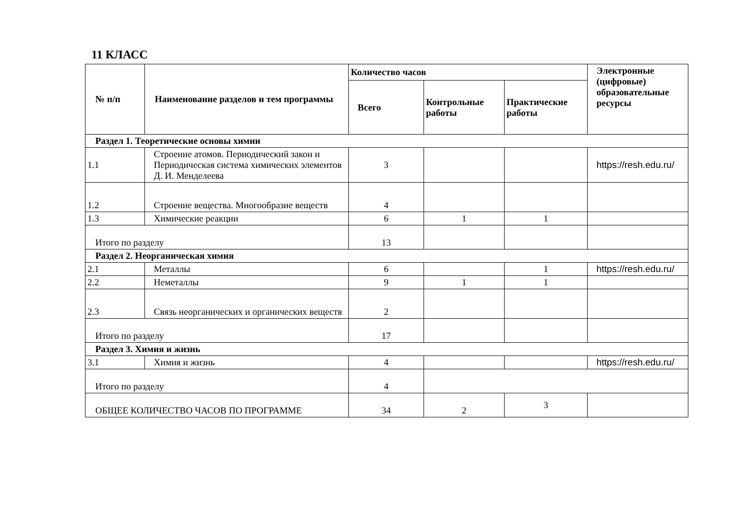11 КЛАСС
| № п/п | Наименование разделов и тем программы | Количество часов | | | Электронные (цифровые) образовательные ресурсы |
| --- | --- | --- | --- | --- | --- |
| | | Всего | Контрольные работы | Практические работы | |
| Раздел 1. Теоретические основы химии | | | | | |
| 1.1 | Строение атомов. Периодический закон и Периодическая система химических элементов Д. И. Менделеева | 3 | | | https://resh.edu.ru/ |
| 1.2 | Строение вещества. Многообразие веществ | 4 | | | |
| 1.3 | Химические реакции | 6 | 1 | 1 | |
| Итого по разделу | | 13 | | | |
| Раздел 2. Неорганическая химия | | | | | |
| 2.1 | Металлы | 6 | | 1 | https://resh.edu.ru/ |
| 2.2 | Неметаллы | 9 | 1 | 1 | |
| 2.3 | Связь неорганических и органических веществ | 2 | | | |
| Итого по разделу | | 17 | | | |
| Раздел 3. Химия и жизнь | | | | | |
| 3.1 | Химия и жизнь | 4 | | | https://resh.edu.ru/ |
| Итого по разделу | | 4 | | | |
| ОБЩЕЕ КОЛИЧЕСТВО ЧАСОВ ПО ПРОГРАММЕ | | 34 | 2 | 3 | |